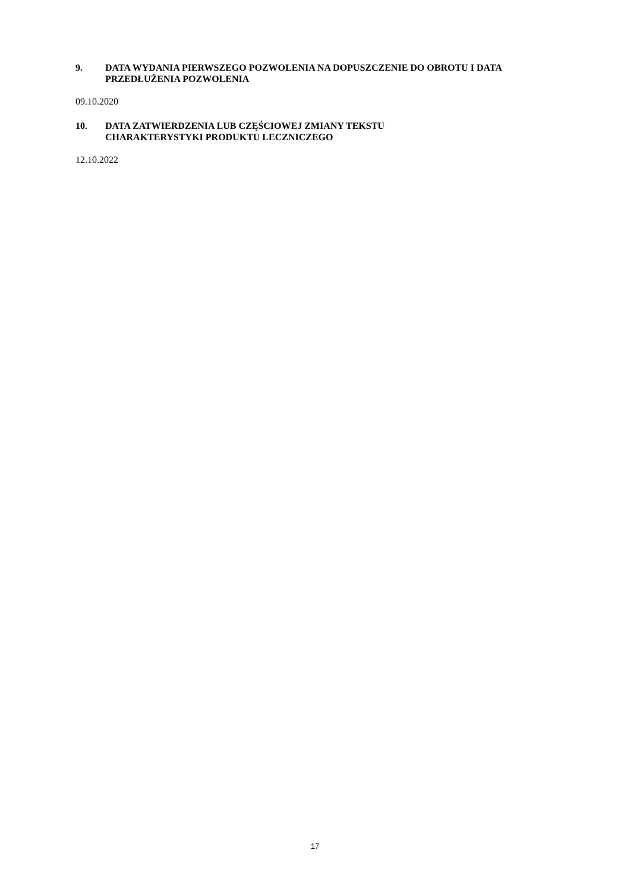9. DATA WYDANIA PIERWSZEGO POZWOLENIA NA DOPUSZCZENIE DO OBROTU I DATA PRZEDŁUŻENIA POZWOLENIA
09.10.2020
10. DATA ZATWIERDZENIA LUB CZĘŚCIOWEJ ZMIANY TEKSTU
CHARAKTERYSTYKI PRODUKTU LECZNICZEGO
12.10.2022
17